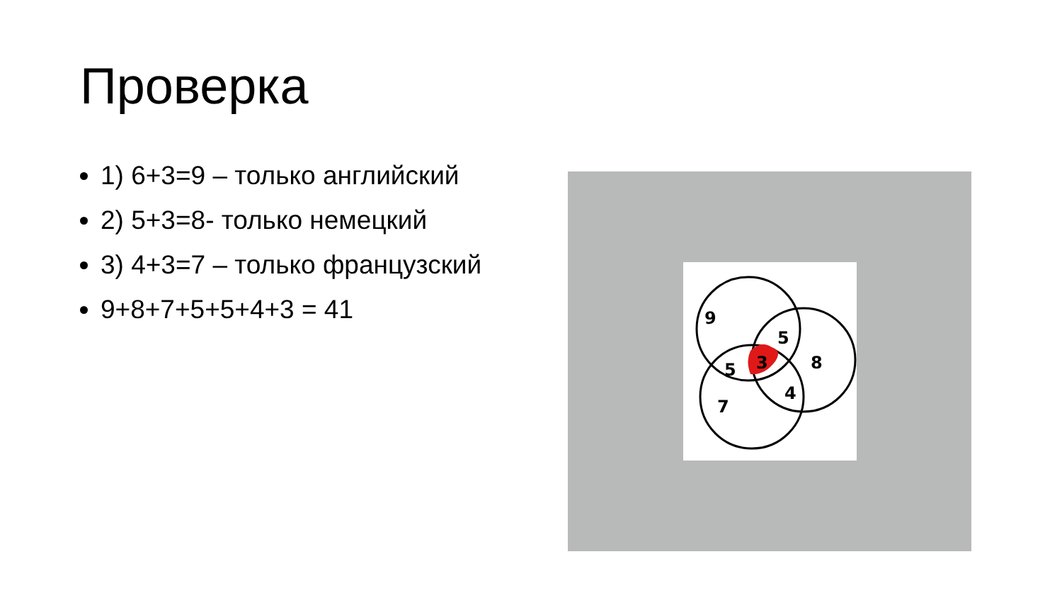Проверка
1) 6+3=9 – только английский
2) 5+3=8- только немецкий
3) 4+3=7 – только французский
9+8+7+5+5+4+3 = 41
9
5
5
3
8
4
7